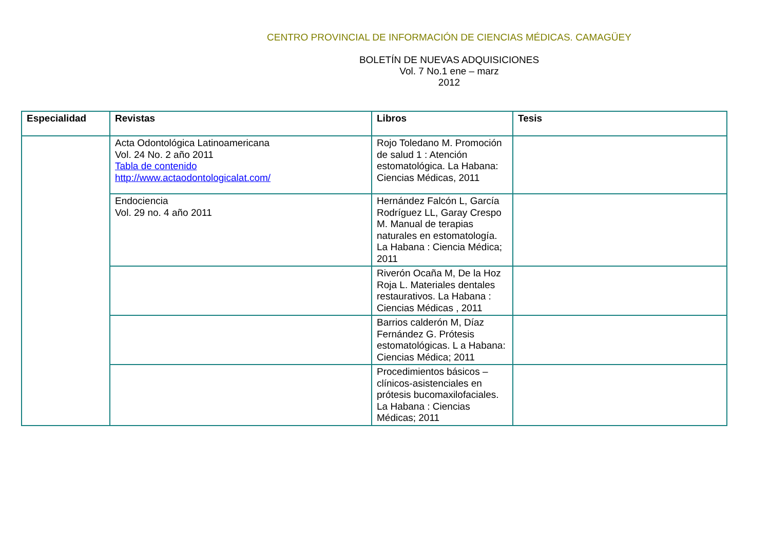CENTRO PROVINCIAL DE INFORMACIÓN DE CIENCIAS MÉDICAS. CAMAGÜEY
BOLETÍN DE NUEVAS ADQUISICIONES
Vol. 7 No.1 ene – marz
2012
| Especialidad | Revistas | Libros | Tesis |
| --- | --- | --- | --- |
| | Acta Odontológica Latinoamericana Vol. 24 No. 2 año 2011 Tabla de contenido http://www.actaodontologicalat.com/ | Rojo Toledano M. Promoción de salud 1 : Atención estomatológica. La Habana: Ciencias Médicas, 2011 | |
| | Endociencia Vol. 29 no. 4 año 2011 | Hernández Falcón L, García Rodríguez LL, Garay Crespo M. Manual de terapias naturales en estomatología. La Habana : Ciencia Médica; 2011 | |
| | | Riverón Ocaña M, De la Hoz Roja L. Materiales dentales restaurativos. La Habana : Ciencias Médicas , 2011 | |
| | | Barrios calderón M, Díaz Fernández G. Prótesis estomatológicas. L a Habana: Ciencias Médica; 2011 | |
| | | Procedimientos básicos – clínicos-asistenciales en prótesis bucomaxilofaciales. La Habana : Ciencias Médicas; 2011 | |